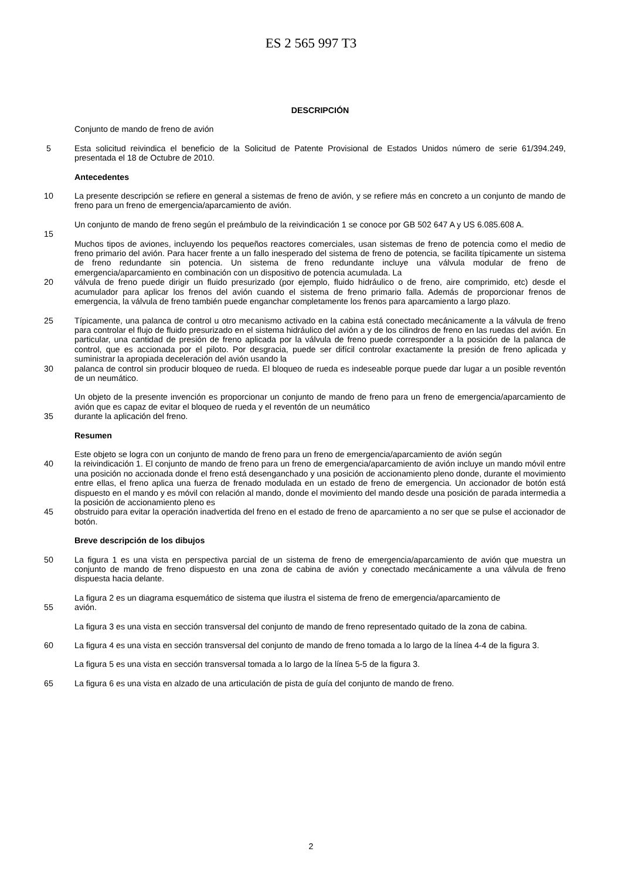ES 2 565 997 T3
DESCRIPCIÓN
Conjunto de mando de freno de avión
5 Esta solicitud reivindica el beneficio de la Solicitud de Patente Provisional de Estados Unidos número de serie 61/394.249, presentada el 18 de Octubre de 2010.
Antecedentes
10 La presente descripción se refiere en general a sistemas de freno de avión, y se refiere más en concreto a un conjunto de mando de freno para un freno de emergencia/aparcamiento de avión.
Un conjunto de mando de freno según el preámbulo de la reivindicación 1 se conoce por GB 502 647 A y US 6.085.608 A.
15
Muchos tipos de aviones, incluyendo los pequeños reactores comerciales, usan sistemas de freno de potencia como el medio de freno primario del avión. Para hacer frente a un fallo inesperado del sistema de freno de potencia, se facilita típicamente un sistema de freno redundante sin potencia. Un sistema de freno redundante incluye una válvula modular de freno de emergencia/aparcamiento en combinación con un dispositivo de potencia acumulada. La
20 válvula de freno puede dirigir un fluido presurizado (por ejemplo, fluido hidráulico o de freno, aire comprimido, etc) desde el acumulador para aplicar los frenos del avión cuando el sistema de freno primario falla. Además de proporcionar frenos de emergencia, la válvula de freno también puede enganchar completamente los frenos para aparcamiento a largo plazo.
25 Típicamente, una palanca de control u otro mecanismo activado en la cabina está conectado mecánicamente a la válvula de freno para controlar el flujo de fluido presurizado en el sistema hidráulico del avión a y de los cilindros de freno en las ruedas del avión. En particular, una cantidad de presión de freno aplicada por la válvula de freno puede corresponder a la posición de la palanca de control, que es accionada por el piloto. Por desgracia, puede ser difícil controlar exactamente la presión de freno aplicada y suministrar la apropiada deceleración del avión usando la
30 palanca de control sin producir bloqueo de rueda. El bloqueo de rueda es indeseable porque puede dar lugar a un posible reventón de un neumático.
Un objeto de la presente invención es proporcionar un conjunto de mando de freno para un freno de emergencia/aparcamiento de avión que es capaz de evitar el bloqueo de rueda y el reventón de un neumático
35 durante la aplicación del freno.
Resumen
Este objeto se logra con un conjunto de mando de freno para un freno de emergencia/aparcamiento de avión según
40 la reivindicación 1. El conjunto de mando de freno para un freno de emergencia/aparcamiento de avión incluye un mando móvil entre una posición no accionada donde el freno está desenganchado y una posición de accionamiento pleno donde, durante el movimiento entre ellas, el freno aplica una fuerza de frenado modulada en un estado de freno de emergencia. Un accionador de botón está dispuesto en el mando y es móvil con relación al mando, donde el movimiento del mando desde una posición de parada intermedia a la posición de accionamiento pleno es
45 obstruido para evitar la operación inadvertida del freno en el estado de freno de aparcamiento a no ser que se pulse el accionador de botón.
Breve descripción de los dibujos
50 La figura 1 es una vista en perspectiva parcial de un sistema de freno de emergencia/aparcamiento de avión que muestra un conjunto de mando de freno dispuesto en una zona de cabina de avión y conectado mecánicamente a una válvula de freno dispuesta hacia delante.
La figura 2 es un diagrama esquemático de sistema que ilustra el sistema de freno de emergencia/aparcamiento de
55 avión.
La figura 3 es una vista en sección transversal del conjunto de mando de freno representado quitado de la zona de cabina.
60 La figura 4 es una vista en sección transversal del conjunto de mando de freno tomada a lo largo de la línea 4-4 de la figura 3.
La figura 5 es una vista en sección transversal tomada a lo largo de la línea 5-5 de la figura 3.
65 La figura 6 es una vista en alzado de una articulación de pista de guía del conjunto de mando de freno.
2